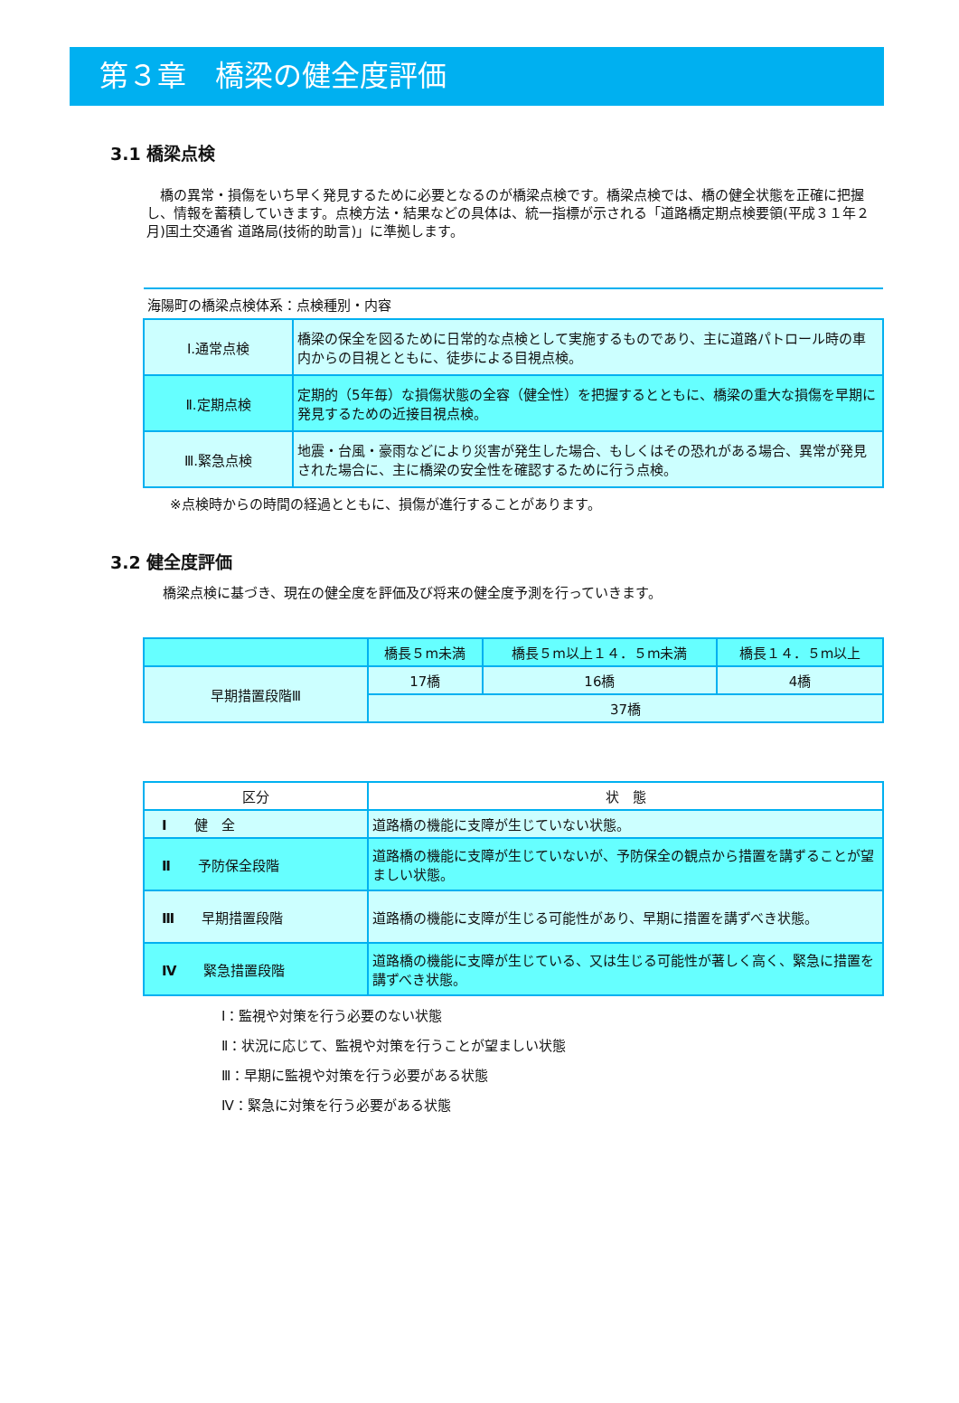第３章　橋梁の健全度評価
3.1 橋梁点検
　橋の異常・損傷をいち早く発見するために必要となるのが橋梁点検です。橋梁点検では、橋の健全状態を正確に把握し、情報を蓄積していきます。点検方法・結果などの具体は、統一指標が示される「道路橋定期点検要領(平成３１年２月)国土交通省 道路局(技術的助言)」に準拠します。
| 海陽町の橋梁点検体系：点検種別・内容 | |
| --- | --- |
| Ⅰ.通常点検 | 橋梁の保全を図るために日常的な点検として実施するものであり、主に道路パトロール時の車内からの目視とともに、徒歩による目視点検。 |
| Ⅱ.定期点検 | 定期的（5年毎）な損傷状態の全容（健全性）を把握するとともに、橋梁の重大な損傷を早期に発見するための近接目視点検。 |
| Ⅲ.緊急点検 | 地震・台風・豪雨などにより災害が発生した場合、もしくはその恐れがある場合、異常が発見された場合に、主に橋梁の安全性を確認するために行う点検。 |
※点検時からの時間の経過とともに、損傷が進行することがあります。
3.2 健全度評価
橋梁点検に基づき、現在の健全度を評価及び将来の健全度予測を行っていきます。
| | 橋長５m未満 | 橋長５m以上１４．５m未満 | 橋長１４．５m以上 |
| 早期措置段階Ⅲ | 17橋 | 16橋 | 4橋 |
| | 37橋 | | |
| 区分 | 状 態 |
| --- | --- |
| Ⅰ 健 全 | 道路橋の機能に支障が生じていない状態。 |
| Ⅱ 予防保全段階 | 道路橋の機能に支障が生じていないが、予防保全の観点から措置を講ずることが望ましい状態。 |
| Ⅲ 早期措置段階 | 道路橋の機能に支障が生じる可能性があり、早期に措置を講ずべき状態。 |
| Ⅳ 緊急措置段階 | 道路橋の機能に支障が生じている、又は生じる可能性が著しく高く、緊急に措置を講ずべき状態。 |
Ⅰ：監視や対策を行う必要のない状態
Ⅱ：状況に応じて、監視や対策を行うことが望ましい状態
Ⅲ：早期に監視や対策を行う必要がある状態
Ⅳ：緊急に対策を行う必要がある状態